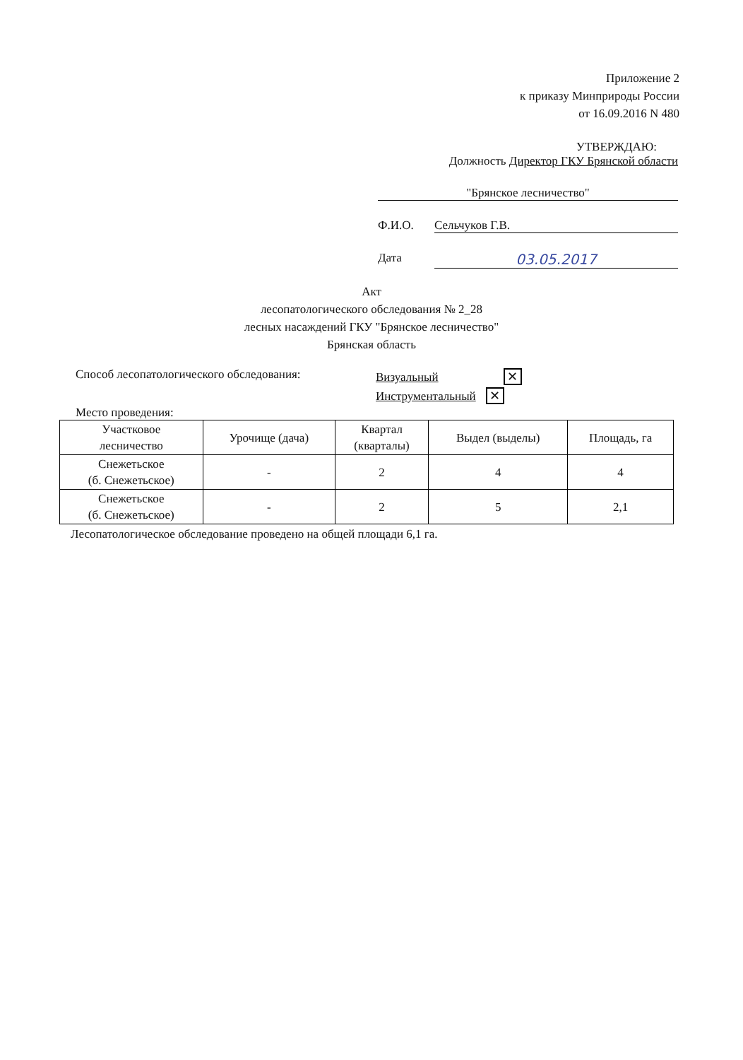Приложение 2
к приказу Минприроды России
от 16.09.2016 N 480
УТВЕРЖДАЮ:
Должность Директор ГКУ Брянской области
"Брянское лесничество"
Ф.И.О. Сельчуков Г.В.
Дата 03.05.2017
Акт
лесопатологического обследования № 2_28
лесных насаждений ГКУ "Брянское лесничество"
Брянская область
Способ лесопатологического обследования:
Визуальный ✕
Инструментальный ✕
Место проведения:
| Участковое лесничество | Урочище (дача) | Квартал (кварталы) | Выдел (выделы) | Площадь, га |
| Снежетьское (б. Снежетьское) | - | 2 | 4 | 4 |
| Снежетьское (б. Снежетьское) | - | 2 | 5 | 2,1 |
Лесопатологическое обследование проведено на общей площади 6,1 га.